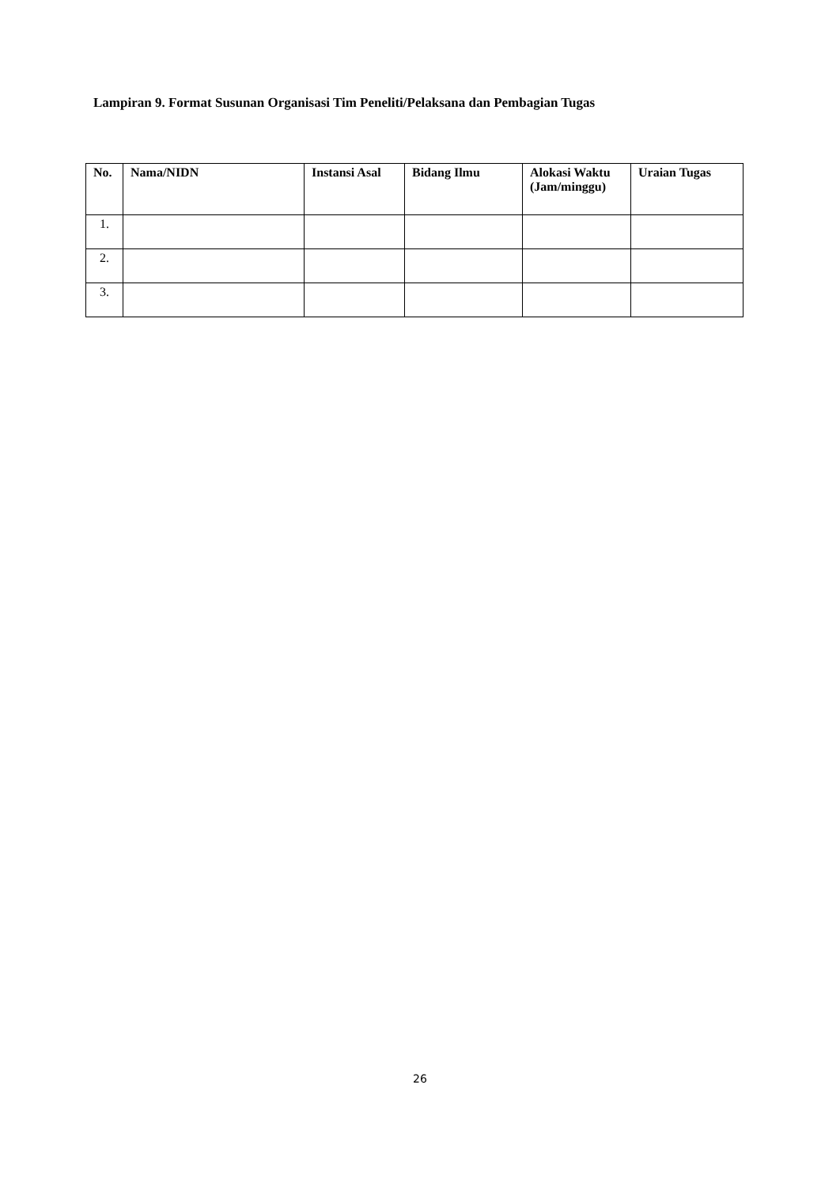Lampiran 9. Format Susunan Organisasi Tim Peneliti/Pelaksana dan Pembagian Tugas
| No. | Nama/NIDN | Instansi Asal | Bidang Ilmu | Alokasi Waktu (Jam/minggu) | Uraian Tugas |
| --- | --- | --- | --- | --- | --- |
| 1. | | | | | |
| 2. | | | | | |
| 3. | | | | | |
26